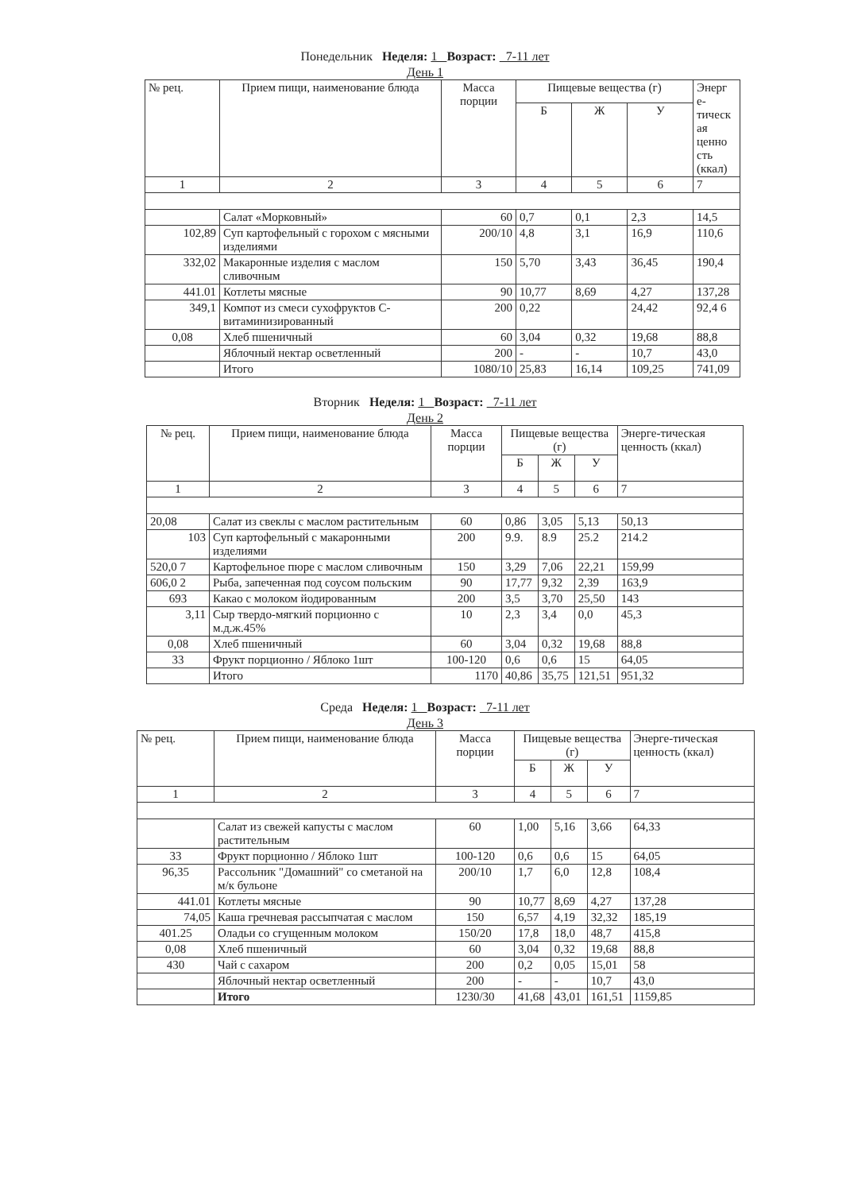Понедельник Неделя: 1 Возраст: 7-11 лет
День 1
| № рец. | Прием пищи, наименование блюда | Масса порции | Пищевые вещества (г) | | | Энерг е-тическ ая ценно сть (ккал) |
| --- | --- | --- | --- | --- | --- | --- |
| | | | Б | Ж | У | |
| 1 | 2 | 3 | 4 | 5 | 6 | 7 |
| | Салат «Морковный» | 60 | 0,7 | 0,1 | 2,3 | 14,5 |
| 102,89 | Суп картофельный с горохом с мясными изделиями | 200/10 | 4,8 | 3,1 | 16,9 | 110,6 |
| 332,02 | Макаронные изделия с маслом сливочным | 150 | 5,70 | 3,43 | 36,45 | 190,4 |
| 441.01 | Котлеты мясные | 90 | 10,77 | 8,69 | 4,27 | 137,28 |
| 349,1 | Компот из смеси сухофруктов С-витаминизированный | 200 | 0,22 | | 24,42 | 92,4 6 |
| 0,08 | Хлеб пшеничный | 60 | 3,04 | 0,32 | 19,68 | 88,8 |
| | Яблочный нектар осветленный | 200 | - | - | 10,7 | 43,0 |
| | Итого | 1080/10 | 25,83 | 16,14 | 109,25 | 741,09 |
Вторник Неделя: 1 Возраст: 7-11 лет
День 2
| № рец. | Прием пищи, наименование блюда | Масса порции | Пищевые вещества (г) | | | Энерге-тическая ценность (ккал) |
| --- | --- | --- | --- | --- | --- | --- |
| | | | Б | Ж | У | |
| 1 | 2 | 3 | 4 | 5 | 6 | 7 |
| 20,08 | Салат из свеклы с маслом растительным | 60 | 0,86 | 3,05 | 5,13 | 50,13 |
| 103 | Суп картофельный с макаронными изделиями | 200 | 9.9. | 8.9 | 25.2 | 214.2 |
| 520,0 7 | Картофельное пюре с маслом сливочным | 150 | 3,29 | 7,06 | 22,21 | 159,99 |
| 606,0 2 | Рыба, запеченная под соусом польским | 90 | 17,77 | 9,32 | 2,39 | 163,9 |
| 693 | Какао с молоком йодированным | 200 | 3,5 | 3,70 | 25,50 | 143 |
| 3,11 | Сыр твердо-мягкий порционно с м.д.ж.45% | 10 | 2,3 | 3,4 | 0,0 | 45,3 |
| 0,08 | Хлеб пшеничный | 60 | 3,04 | 0,32 | 19,68 | 88,8 |
| 33 | Фрукт порционно / Яблоко 1шт | 100-120 | 0,6 | 0,6 | 15 | 64,05 |
| | Итого | 1170 | 40,86 | 35,75 | 121,51 | 951,32 |
Среда Неделя: 1 Возраст: 7-11 лет
День 3
| № рец. | Прием пищи, наименование блюда | Масса порции | Пищевые вещества (г) | | | Энерге-тическая ценность (ккал) |
| --- | --- | --- | --- | --- | --- | --- |
| | | | Б | Ж | У | |
| 1 | 2 | 3 | 4 | 5 | 6 | 7 |
| | Салат из свежей капусты с маслом растительным | 60 | 1,00 | 5,16 | 3,66 | 64,33 |
| 33 | Фрукт порционно / Яблоко 1шт | 100-120 | 0,6 | 0,6 | 15 | 64,05 |
| 96,35 | Рассольник "Домашний" со сметаной на м/к бульоне | 200/10 | 1,7 | 6,0 | 12,8 | 108,4 |
| 441.01 | Котлеты мясные | 90 | 10,77 | 8,69 | 4,27 | 137,28 |
| 74,05 | Каша гречневая рассыпчатая с маслом | 150 | 6,57 | 4,19 | 32,32 | 185,19 |
| 401.25 | Оладьи со сгущенным молоком | 150/20 | 17,8 | 18,0 | 48,7 | 415,8 |
| 0,08 | Хлеб пшеничный | 60 | 3,04 | 0,32 | 19,68 | 88,8 |
| 430 | Чай с сахаром | 200 | 0,2 | 0,05 | 15,01 | 58 |
| | Яблочный нектар осветленный | 200 | - | - | 10,7 | 43,0 |
| | Итого | 1230/30 | 41,68 | 43,01 | 161,51 | 1159,85 |